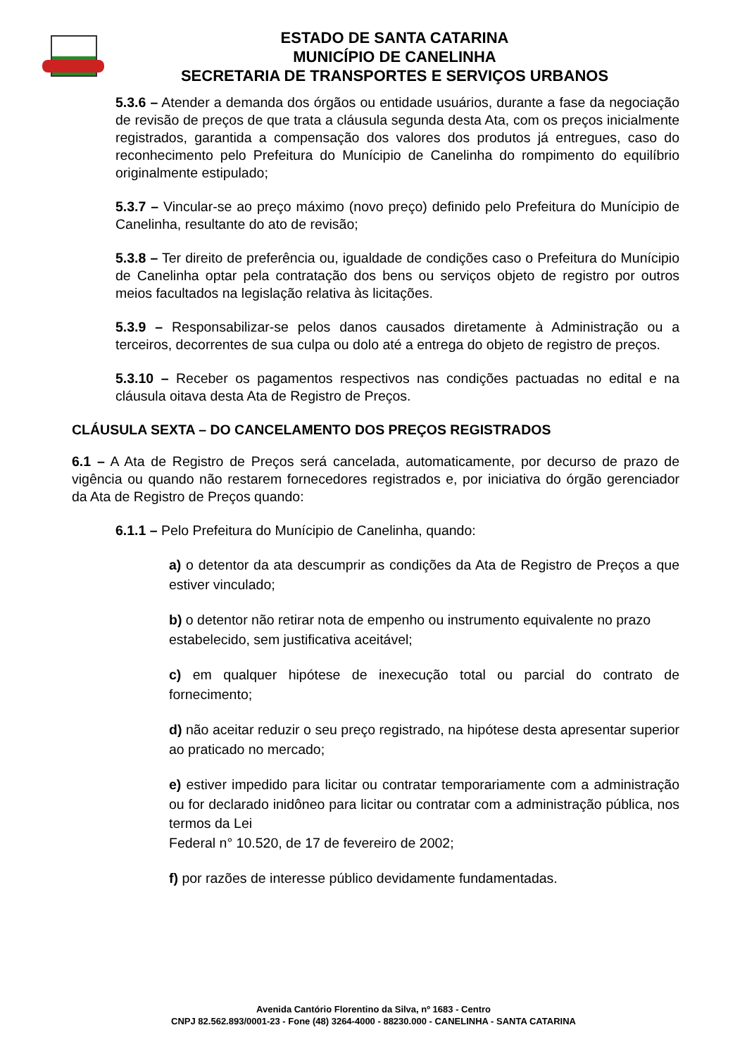ESTADO DE SANTA CATARINA
MUNICÍPIO DE CANELINHA
SECRETARIA DE TRANSPORTES E SERVIÇOS URBANOS
5.3.6 – Atender a demanda dos órgãos ou entidade usuários, durante a fase da negociação de revisão de preços de que trata a cláusula segunda desta Ata, com os preços inicialmente registrados, garantida a compensação dos valores dos produtos já entregues, caso do reconhecimento pelo Prefeitura do Munícipio de Canelinha do rompimento do equilíbrio originalmente estipulado;
5.3.7 – Vincular-se ao preço máximo (novo preço) definido pelo Prefeitura do Munícipio de Canelinha, resultante do ato de revisão;
5.3.8 – Ter direito de preferência ou, igualdade de condições caso o Prefeitura do Munícipio de Canelinha optar pela contratação dos bens ou serviços objeto de registro por outros meios facultados na legislação relativa às licitações.
5.3.9 – Responsabilizar-se pelos danos causados diretamente à Administração ou a terceiros, decorrentes de sua culpa ou dolo até a entrega do objeto de registro de preços.
5.3.10 – Receber os pagamentos respectivos nas condições pactuadas no edital e na cláusula oitava desta Ata de Registro de Preços.
CLÁUSULA SEXTA – DO CANCELAMENTO DOS PREÇOS REGISTRADOS
6.1 – A Ata de Registro de Preços será cancelada, automaticamente, por decurso de prazo de vigência ou quando não restarem fornecedores registrados e, por iniciativa do órgão gerenciador da Ata de Registro de Preços quando:
6.1.1 – Pelo Prefeitura do Munícipio de Canelinha, quando:
a) o detentor da ata descumprir as condições da Ata de Registro de Preços a que estiver vinculado;
b) o detentor não retirar nota de empenho ou instrumento equivalente no prazo
estabelecido, sem justificativa aceitável;
c) em qualquer hipótese de inexecução total ou parcial do contrato de fornecimento;
d) não aceitar reduzir o seu preço registrado, na hipótese desta apresentar superior ao praticado no mercado;
e) estiver impedido para licitar ou contratar temporariamente com a administração ou for declarado inidôneo para licitar ou contratar com a administração pública, nos termos da Lei
Federal n° 10.520, de 17 de fevereiro de 2002;
f) por razões de interesse público devidamente fundamentadas.
Avenida Cantório Florentino da Silva, nº 1683 - Centro
CNPJ 82.562.893/0001-23 - Fone (48) 3264-4000 - 88230.000 - CANELINHA - SANTA CATARINA